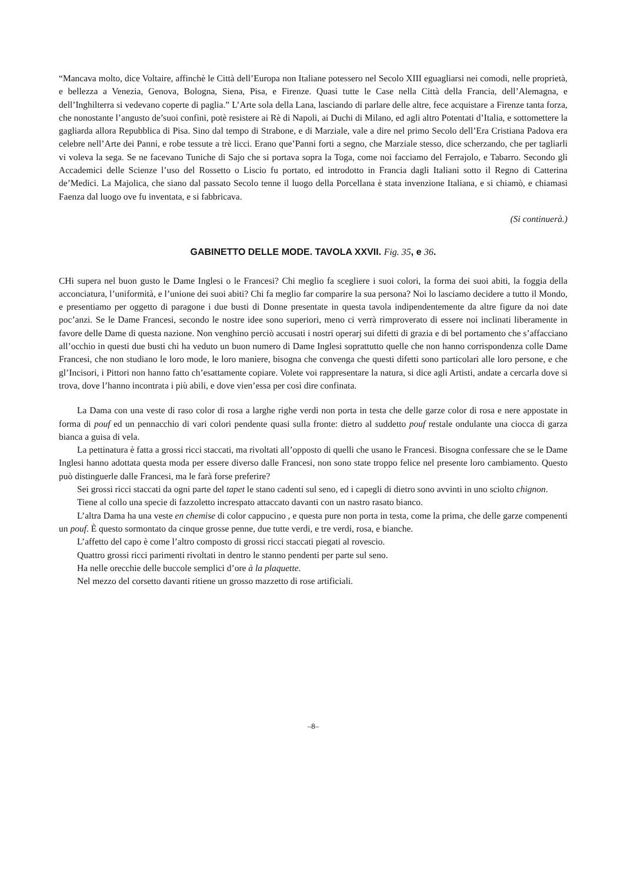“Mancava molto, dice Voltaire, affinchè le Città dell’Europa non Italiane potessero nel Secolo XIII eguagliarsi nei comodi, nelle proprietà, e bellezza a Venezia, Genova, Bologna, Siena, Pisa, e Firenze. Quasi tutte le Case nella Città della Francia, dell’Alemagna, e dell’Inghilterra si vedevano coperte di paglia.” L’Arte sola della Lana, lasciando di parlare delle altre, fece acquistare a Firenze tanta forza, che nonostante l’angusto de’suoi confini, potè resistere ai Rè di Napoli, ai Duchi di Milano, ed agli altro Potentati d’Italia, e sottomettere la gagliarda allora Repubblica di Pisa. Sino dal tempo di Strabone, e di Marziale, vale a dire nel primo Secolo dell’Era Cristiana Padova era celebre nell’Arte dei Panni, e robe tessute a trè licci. Erano que’Panni forti a segno, che Marziale stesso, dice scherzando, che per tagliarli vi voleva la sega. Se ne facevano Tuniche di Sajo che si portava sopra la Toga, come noi facciamo del Ferrajolo, e Tabarro. Secondo gli Accademici delle Scienze l’uso del Rossetto o Liscio fu portato, ed introdotto in Francia dagli Italiani sotto il Regno di Catterina de’Medici. La Majolica, che siano dal passato Secolo tenne il luogo della Porcellana è stata invenzione Italiana, e si chiamò, e chiamasi Faenza dal luogo ove fu inventata, e si fabbricava.
(Si continuerà.)
GABINETTO DELLE MODE. TAVOLA XXVII. Fig. 35, e 36.
CHi supera nel buon gusto le Dame Inglesi o le Francesi? Chi meglio fa scegliere i suoi colori, la forma dei suoi abiti, la foggia della acconciatura, l’uniformità, e l’unione dei suoi abiti? Chi fa meglio far comparire la sua persona? Noi lo lasciamo decidere a tutto il Mondo, e presentiamo per oggetto di paragone i due busti di Donne presentate in questa tavola indipendentemente da altre figure da noi date poc’anzi. Se le Dame Francesi, secondo le nostre idee sono superiori, meno ci verrà rimproverato di essere noi inclinati liberamente in favore delle Dame di questa nazione. Non venghino perciò accusati i nostri operarj sui difetti di grazia e di bel portamento che s’affacciano all’occhio in questi due busti chi ha veduto un buon numero di Dame Inglesi soprattutto quelle che non hanno corrispondenza colle Dame Francesi, che non studiano le loro mode, le loro maniere, bisogna che convenga che questi difetti sono particolari alle loro persone, e che gl’Incisori, i Pittori non hanno fatto ch’esattamente copiare. Volete voi rappresentare la natura, si dice agli Artisti, andate a cercarla dove si trova, dove l’hanno incontrata i più abili, e dove vien’essa per così dire confinata.
La Dama con una veste di raso color di rosa a larghe righe verdi non porta in testa che delle garze color di rosa e nere appostate in forma di pouf ed un pennacchio di vari colori pendente quasi sulla fronte: dietro al suddetto pouf restale ondulante una ciocca di garza bianca a guisa di vela.
La pettinatura è fatta a grossi ricci staccati, ma rivoltati all’opposto di quelli che usano le Francesi. Bisogna confessare che se le Dame Inglesi hanno adottata questa moda per essere diverso dalle Francesi, non sono state troppo felice nel presente loro cambiamento. Questo può distinguerle dalle Francesi, ma le farà forse preferire?
Sei grossi ricci staccati da ogni parte del tapet le stano cadenti sul seno, ed i capegli di dietro sono avvinti in uno sciolto chignon.
Tiene al collo una specie di fazzoletto increspato attaccato davanti con un nastro rasato bianco.
L’altra Dama ha una veste en chemise di color cappucino , e questa pure non porta in testa, come la prima, che delle garze compenenti un pouf. È questo sormontato da cinque grosse penne, due tutte verdi, e tre verdi, rosa, e bianche.
L’affetto del capo è come l’altro composto di grossi ricci staccati piegati al rovescio.
Quattro grossi ricci parimenti rivoltati in dentro le stanno pendenti per parte sul seno.
Ha nelle orecchie delle buccole semplici d’ore à la plaquette.
Nel mezzo del corsetto davanti ritiene un grosso mazzetto di rose artificiali.
–8–